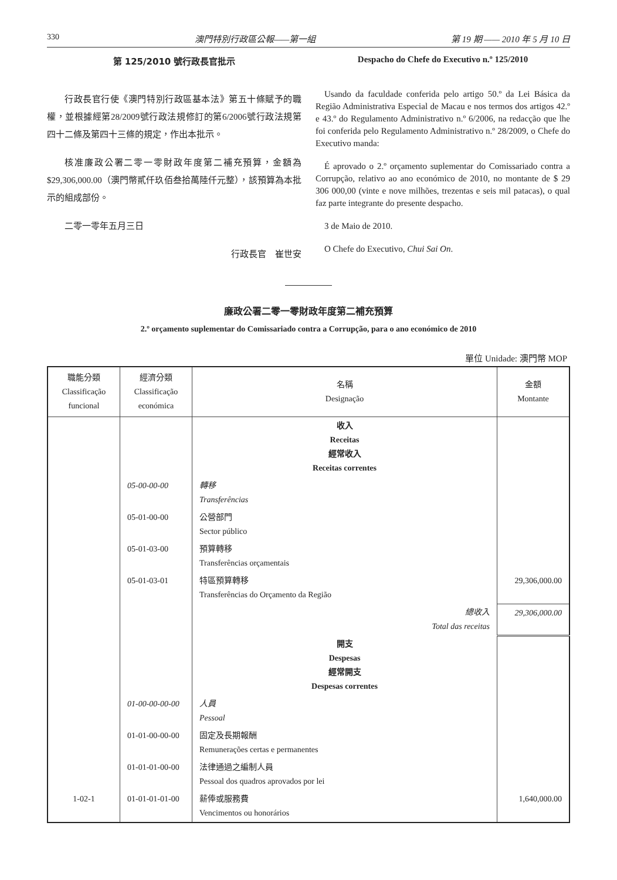330 澳門特別行政區公報——第一組 第 19 期 —— 2010 年 5 月 10 日
第 125/2010 號行政長官批示
行政長官行使《澳門特別行政區基本法》第五十條賦予的職權，並根據經第28/2009號行政法規修訂的第6/2006號行政法規第四十二條及第四十三條的規定，作出本批示。
核准廉政公署二零一零財政年度第二補充預算，金額為$29,306,000.00（澳門幣貳仟玖佰叁拾萬陸仟元整），該預算為本批示的組成部份。
二零一零年五月三日
行政長官　崔世安
Despacho do Chefe do Executivo n.º 125/2010
Usando da faculdade conferida pelo artigo 50.º da Lei Básica da Região Administrativa Especial de Macau e nos termos dos artigos 42.º e 43.º do Regulamento Administrativo n.º 6/2006, na redacção que lhe foi conferida pelo Regulamento Administrativo n.º 28/2009, o Chefe do Executivo manda:
É aprovado o 2.º orçamento suplementar do Comissariado contra a Corrupção, relativo ao ano económico de 2010, no montante de $ 29 306 000,00 (vinte e nove milhões, trezentas e seis mil patacas), o qual faz parte integrante do presente despacho.
3 de Maio de 2010.
O Chefe do Executivo, Chui Sai On.
廉政公署二零一零財政年度第二補充預算
2.º orçamento suplementar do Comissariado contra a Corrupção, para o ano económico de 2010
單位 Unidade: 澳門幣 MOP
| 職能分類 Classificação funcional | 經濟分類 Classificação económica | 名稱 Designação | 金額 Montante |
| --- | --- | --- | --- |
| | | 收入 Receitas 經常收入 Receitas correntes | |
| | 05-00-00-00 | 轉移 Transferências | |
| | 05-01-00-00 | 公營部門 Sector público | |
| | 05-01-03-00 | 預算轉移 Transferências orçamentais | |
| | 05-01-03-01 | 特區預算轉移 Transferências do Orçamento da Região | 29,306,000.00 |
| | | 總收入 Total das receitas | 29,306,000.00 |
| | | 開支 Despesas 經常開支 Despesas correntes | |
| | 01-00-00-00-00 | 人員 Pessoal | |
| | 01-01-00-00-00 | 固定及長期報酬 Remunerações certas e permanentes | |
| | 01-01-01-00-00 | 法律通過之編制人員 Pessoal dos quadros aprovados por lei | |
| 1-02-1 | 01-01-01-01-00 | 薪俸或服務費 Vencimentos ou honorários | 1,640,000.00 |